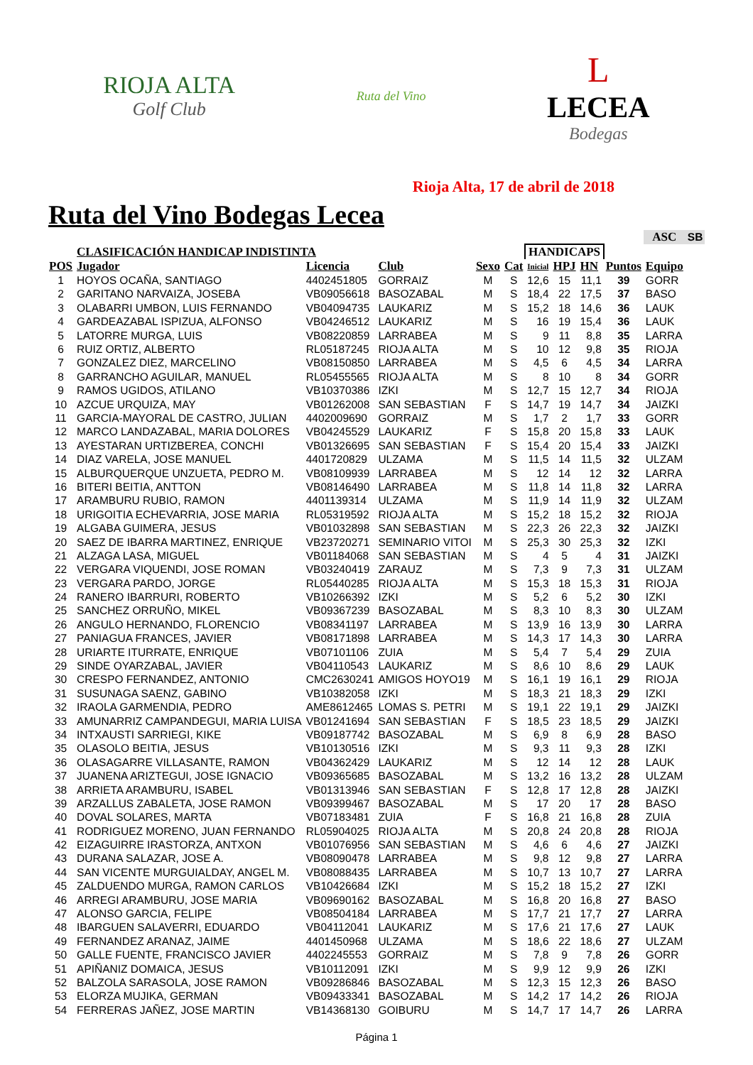RIOJA ALTA
Golf Club
Ruta del Vino
L
LECEA
Bodegas
Rioja Alta, 17 de abril de 2018
Ruta del Vino Bodegas Lecea
| | | | | | | | | | | ASC | SB |
| | CLASIFICACIÓN HANDICAP INDISTINTA | | | | | HANDICAPS | | | | | |
| POS | Jugador | Licencia | Club | Sexo | Cat | Inicial | HPJ | HN | Puntos | Equipo | |
| 1 | HOYOS OCAÑA, SANTIAGO | 4402451805 | GORRAIZ | M | S | 12,6 | 15 | 11,1 | 39 | GORR | |
| 2 | GARITANO NARVAIZA, JOSEBA | VB09056618 | BASOZABAL | M | S | 18,4 | 22 | 17,5 | 37 | BASO | |
| 3 | OLABARRI UMBON, LUIS FERNANDO | VB04094735 | LAUKARIZ | M | S | 15,2 | 18 | 14,6 | 36 | LAUK | |
| 4 | GARDEAZABAL ISPIZUA, ALFONSO | VB04246512 | LAUKARIZ | M | S | 16 | 19 | 15,4 | 36 | LAUK | |
| 5 | LATORRE MURGA, LUIS | VB08220859 | LARRABEA | M | S | 9 | 11 | 8,8 | 35 | LARRA | |
| 6 | RUIZ ORTIZ, ALBERTO | RL05187245 | RIOJA ALTA | M | S | 10 | 12 | 9,8 | 35 | RIOJA | |
| 7 | GONZALEZ DIEZ, MARCELINO | VB08150850 | LARRABEA | M | S | 4,5 | 6 | 4,5 | 34 | LARRA | |
| 8 | GARRANCHO AGUILAR, MANUEL | RL05455565 | RIOJA ALTA | M | S | 8 | 10 | 8 | 34 | GORR | |
| 9 | RAMOS UGIDOS, ATILANO | VB10370386 | IZKI | M | S | 12,7 | 15 | 12,7 | 34 | RIOJA | |
| 10 | AZCUE URQUIZA, MAY | VB01262008 | SAN SEBASTIAN | F | S | 14,7 | 19 | 14,7 | 34 | JAIZKI | |
| 11 | GARCIA-MAYORAL DE CASTRO, JULIAN | 4402009690 | GORRAIZ | M | S | 1,7 | 2 | 1,7 | 33 | GORR | |
| 12 | MARCO LANDAZABAL, MARIA DOLORES | VB04245529 | LAUKARIZ | F | S | 15,8 | 20 | 15,8 | 33 | LAUK | |
| 13 | AYESTARAN URTIZBEREA, CONCHI | VB01326695 | SAN SEBASTIAN | F | S | 15,4 | 20 | 15,4 | 33 | JAIZKI | |
| 14 | DIAZ VARELA, JOSE MANUEL | 4401720829 | ULZAMA | M | S | 11,5 | 14 | 11,5 | 32 | ULZAM | |
| 15 | ALBURQUERQUE UNZUETA, PEDRO M. | VB08109939 | LARRABEA | M | S | 12 | 14 | 12 | 32 | LARRA | |
| 16 | BITERI BEITIA, ANTTON | VB08146490 | LARRABEA | M | S | 11,8 | 14 | 11,8 | 32 | LARRA | |
| 17 | ARAMBURU RUBIO, RAMON | 4401139314 | ULZAMA | M | S | 11,9 | 14 | 11,9 | 32 | ULZAM | |
| 18 | URIGOITIA ECHEVARRIA, JOSE MARIA | RL05319592 | RIOJA ALTA | M | S | 15,2 | 18 | 15,2 | 32 | RIOJA | |
| 19 | ALGABA GUIMERA, JESUS | VB01032898 | SAN SEBASTIAN | M | S | 22,3 | 26 | 22,3 | 32 | JAIZKI | |
| 20 | SAEZ DE IBARRA MARTINEZ, ENRIQUE | VB23720271 | SEMINARIO VITOI | M | S | 25,3 | 30 | 25,3 | 32 | IZKI | |
| 21 | ALZAGA LASA, MIGUEL | VB01184068 | SAN SEBASTIAN | M | S | 4 | 5 | 4 | 31 | JAIZKI | |
| 22 | VERGARA VIQUENDI, JOSE ROMAN | VB03240419 | ZARAUZ | M | S | 7,3 | 9 | 7,3 | 31 | ULZAM | |
| 23 | VERGARA PARDO, JORGE | RL05440285 | RIOJA ALTA | M | S | 15,3 | 18 | 15,3 | 31 | RIOJA | |
| 24 | RANERO IBARRURI, ROBERTO | VB10266392 | IZKI | M | S | 5,2 | 6 | 5,2 | 30 | IZKI | |
| 25 | SANCHEZ ORRUÑO, MIKEL | VB09367239 | BASOZABAL | M | S | 8,3 | 10 | 8,3 | 30 | ULZAM | |
| 26 | ANGULO HERNANDO, FLORENCIO | VB08341197 | LARRABEA | M | S | 13,9 | 16 | 13,9 | 30 | LARRA | |
| 27 | PANIAGUA FRANCES, JAVIER | VB08171898 | LARRABEA | M | S | 14,3 | 17 | 14,3 | 30 | LARRA | |
| 28 | URIARTE ITURRATE, ENRIQUE | VB07101106 | ZUIA | M | S | 5,4 | 7 | 5,4 | 29 | ZUIA | |
| 29 | SINDE OYARZABAL, JAVIER | VB04110543 | LAUKARIZ | M | S | 8,6 | 10 | 8,6 | 29 | LAUK | |
| 30 | CRESPO FERNANDEZ, ANTONIO | CMC2630241 | AMIGOS HOYO19 | M | S | 16,1 | 19 | 16,1 | 29 | RIOJA | |
| 31 | SUSUNAGA SAENZ, GABINO | VB10382058 | IZKI | M | S | 18,3 | 21 | 18,3 | 29 | IZKI | |
| 32 | IRAOLA GARMENDIA, PEDRO | AME8612465 | LOMAS S. PETRI | M | S | 19,1 | 22 | 19,1 | 29 | JAIZKI | |
| 33 | AMUNARRIZ CAMPANDEGUI, MARIA LUISA | VB01241694 | SAN SEBASTIAN | F | S | 18,5 | 23 | 18,5 | 29 | JAIZKI | |
| 34 | INTXAUSTI SARRIEGI, KIKE | VB09187742 | BASOZABAL | M | S | 6,9 | 8 | 6,9 | 28 | BASO | |
| 35 | OLASOLO BEITIA, JESUS | VB10130516 | IZKI | M | S | 9,3 | 11 | 9,3 | 28 | IZKI | |
| 36 | OLASAGARRE VILLASANTE, RAMON | VB04362429 | LAUKARIZ | M | S | 12 | 14 | 12 | 28 | LAUK | |
| 37 | JUANENA ARIZTEGUI, JOSE IGNACIO | VB09365685 | BASOZABAL | M | S | 13,2 | 16 | 13,2 | 28 | ULZAM | |
| 38 | ARRIETA ARAMBURU, ISABEL | VB01313946 | SAN SEBASTIAN | F | S | 12,8 | 17 | 12,8 | 28 | JAIZKI | |
| 39 | ARZALLUS ZABALETA, JOSE RAMON | VB09399467 | BASOZABAL | M | S | 17 | 20 | 17 | 28 | BASO | |
| 40 | DOVAL SOLARES, MARTA | VB07183481 | ZUIA | F | S | 16,8 | 21 | 16,8 | 28 | ZUIA | |
| 41 | RODRIGUEZ MORENO, JUAN FERNANDO | RL05904025 | RIOJA ALTA | M | S | 20,8 | 24 | 20,8 | 28 | RIOJA | |
| 42 | EIZAGUIRRE IRASTORZA, ANTXON | VB01076956 | SAN SEBASTIAN | M | S | 4,6 | 6 | 4,6 | 27 | JAIZKI | |
| 43 | DURANA SALAZAR, JOSE A. | VB08090478 | LARRABEA | M | S | 9,8 | 12 | 9,8 | 27 | LARRA | |
| 44 | SAN VICENTE MURGUIALDAY, ANGEL M. | VB08088435 | LARRABEA | M | S | 10,7 | 13 | 10,7 | 27 | LARRA | |
| 45 | ZALDUENDO MURGA, RAMON CARLOS | VB10426684 | IZKI | M | S | 15,2 | 18 | 15,2 | 27 | IZKI | |
| 46 | ARREGI ARAMBURU, JOSE MARIA | VB09690162 | BASOZABAL | M | S | 16,8 | 20 | 16,8 | 27 | BASO | |
| 47 | ALONSO GARCIA, FELIPE | VB08504184 | LARRABEA | M | S | 17,7 | 21 | 17,7 | 27 | LARRA | |
| 48 | IBARGUEN SALAVERRI, EDUARDO | VB04112041 | LAUKARIZ | M | S | 17,6 | 21 | 17,6 | 27 | LAUK | |
| 49 | FERNANDEZ ARANAZ, JAIME | 4401450968 | ULZAMA | M | S | 18,6 | 22 | 18,6 | 27 | ULZAM | |
| 50 | GALLE FUENTE, FRANCISCO JAVIER | 4402245553 | GORRAIZ | M | S | 7,8 | 9 | 7,8 | 26 | GORR | |
| 51 | APIÑANIZ DOMAICA, JESUS | VB10112091 | IZKI | M | S | 9,9 | 12 | 9,9 | 26 | IZKI | |
| 52 | BALZOLA SARASOLA, JOSE RAMON | VB09286846 | BASOZABAL | M | S | 12,3 | 15 | 12,3 | 26 | BASO | |
| 53 | ELORZA MUJIKA, GERMAN | VB09433341 | BASOZABAL | M | S | 14,2 | 17 | 14,2 | 26 | RIOJA | |
| 54 | FERRERAS JAÑEZ, JOSE MARTIN | VB14368130 | GOIBURU | M | S | 14,7 | 17 | 14,7 | 26 | LARRA | |
Página 1